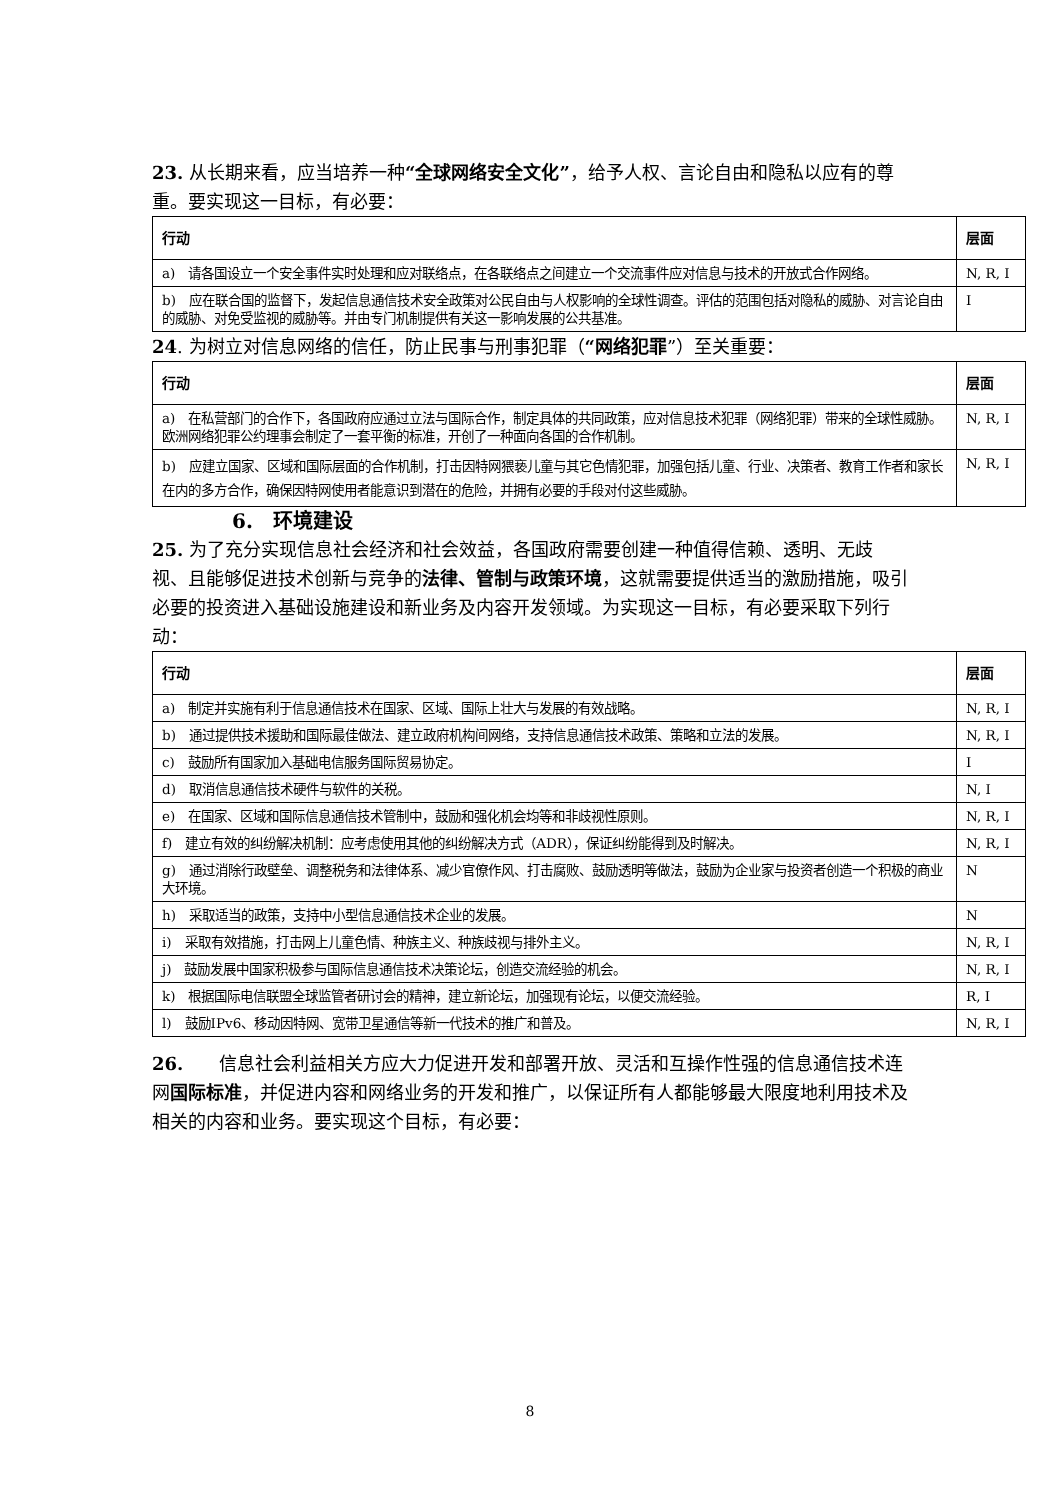23. 从长期来看，应当培养一种“全球网络安全文化”，给予人权、言论自由和隐私以应有的尊重。要实现这一目标，有必要：
| 行动 | 层面 |
| --- | --- |
| a) 请各国设立一个安全事件实时处理和应对联络点，在各联络点之间建立一个交流事件应对信息与技术的开放式合作网络。 | N, R, I |
| b) 应在联合国的监督下，发起信息通信技术安全政策对公民自由与人权影响的全球性调查。评估的范围包括对隐私的威胁、对言论自由的威胁、对免受监视的威胁等。并由专门机制提供有关这一影响发展的公共基准。 | I |
24. 为树立对信息网络的信任，防止民事与刑事犯罪（“网络犯罪”）至关重要：
| 行动 | 层面 |
| --- | --- |
| a) 在私营部门的合作下，各国政府应通过立法与国际合作，制定具体的共同政策，应对信息技术犯罪（网络犯罪）带来的全球性威胁。欧洲网络犯罪公约理事会制定了一套平衡的标准，开创了一种面向各国的合作机制。 | N, R, I |
| b) 应建立国家、区域和国际层面的合作机制，打击因特网猥亵儿童与其它色情犯罪，加强包括儿童、行业、决策者、教育工作者和家长在内的多方合作，确保因特网使用者能意识到潜在的危险，并拥有必要的手段对付这些威胁。 | N, R, I |
6.　环境建设
25. 为了充分实现信息社会经济和社会效益，各国政府需要创建一种值得信赖、透明、无歧视、且能够促进技术创新与竞争的法律、管制与政策环境，这就需要提供适当的激励措施，吸引必要的投资进入基础设施建设和新业务及内容开发领域。为实现这一目标，有必要采取下列行动：
| 行动 | 层面 |
| --- | --- |
| a) 制定并实施有利于信息通信技术在国家、区域、国际上壮大与发展的有效战略。 | N, R, I |
| b) 通过提供技术援助和国际最佳做法、建立政府机构间网络，支持信息通信技术政策、策略和立法的发展。 | N, R, I |
| c) 鼓励所有国家加入基础电信服务国际贸易协定。 | I |
| d) 取消信息通信技术硬件与软件的关税。 | N, I |
| e) 在国家、区域和国际信息通信技术管制中，鼓励和强化机会均等和非歧视性原则。 | N, R, I |
| f) 建立有效的纠纷解决机制：应考虑使用其他的纠纷解决方式（ADR），保证纠纷能得到及时解决。 | N, R, I |
| g) 通过消除行政壁垒、调整税务和法律体系、减少官僚作风、打击腐败、鼓励透明等做法，鼓励为企业家与投资者创造一个积极的商业大环境。 | N |
| h) 采取适当的政策，支持中小型信息通信技术企业的发展。 | N |
| i) 采取有效措施，打击网上儿童色情、种族主义、种族歧视与排外主义。 | N, R, I |
| j) 鼓励发展中国家积极参与国际信息通信技术决策论坛，创造交流经验的机会。 | N, R, I |
| k) 根据国际电信联盟全球监管者研讨会的精神，建立新论坛，加强现有论坛，以便交流经验。 | R, I |
| l) 鼓励IPv6、移动因特网、宽带卫星通信等新一代技术的推广和普及。 | N, R, I |
26.　　信息社会利益相关方应大力促进开发和部署开放、灵活和互操作性强的信息通信技术连网国际标准，并促进内容和网络业务的开发和推广，以保证所有人都能够最大限度地利用技术及相关的内容和业务。要实现这个目标，有必要：
8